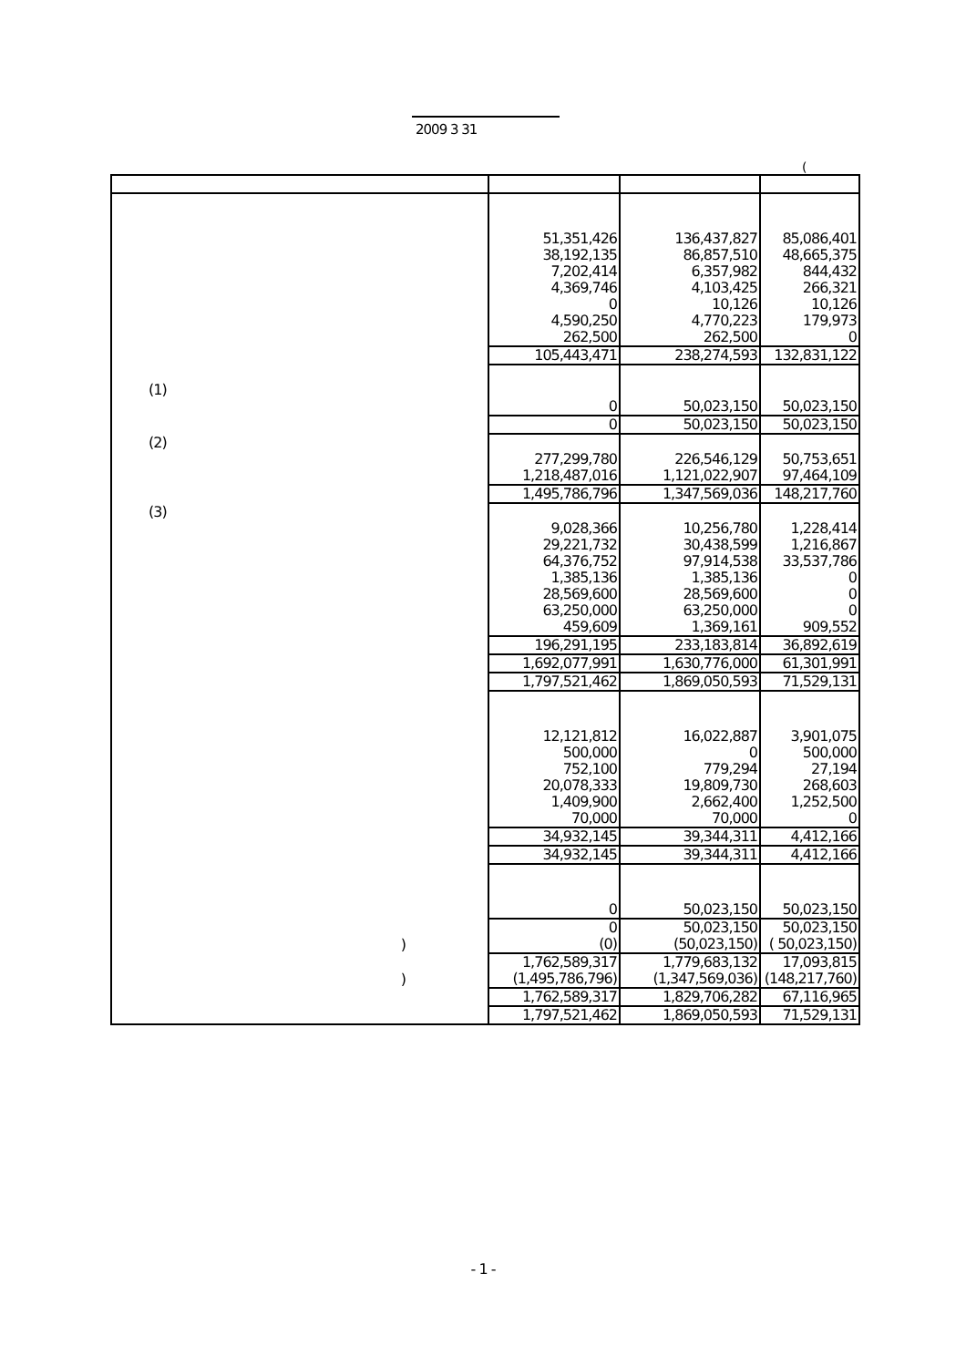2009 3 31
(
| | 51,351,426 | 136,437,827 | 85,086,401 |
| | 38,192,135 | 86,857,510 | 48,665,375 |
| | 7,202,414 | 6,357,982 | 844,432 |
| | 4,369,746 | 4,103,425 | 266,321 |
| | 0 | 10,126 | 10,126 |
| | 4,590,250 | 4,770,223 | 179,973 |
| | 262,500 | 262,500 | 0 |
| | 105,443,471 | 238,274,593 | 132,831,122 |
| (1) | | | |
| | 0 | 50,023,150 | 50,023,150 |
| | 0 | 50,023,150 | 50,023,150 |
| (2) | | | |
| | 277,299,780 | 226,546,129 | 50,753,651 |
| | 1,218,487,016 | 1,121,022,907 | 97,464,109 |
| | 1,495,786,796 | 1,347,569,036 | 148,217,760 |
| (3) | | | |
| | 9,028,366 | 10,256,780 | 1,228,414 |
| | 29,221,732 | 30,438,599 | 1,216,867 |
| | 64,376,752 | 97,914,538 | 33,537,786 |
| | 1,385,136 | 1,385,136 | 0 |
| | 28,569,600 | 28,569,600 | 0 |
| | 63,250,000 | 63,250,000 | 0 |
| | 459,609 | 1,369,161 | 909,552 |
| | 196,291,195 | 233,183,814 | 36,892,619 |
| | 1,692,077,991 | 1,630,776,000 | 61,301,991 |
| | 1,797,521,462 | 1,869,050,593 | 71,529,131 |
| | 12,121,812 | 16,022,887 | 3,901,075 |
| | 500,000 | 0 | 500,000 |
| | 752,100 | 779,294 | 27,194 |
| | 20,078,333 | 19,809,730 | 268,603 |
| | 1,409,900 | 2,662,400 | 1,252,500 |
| | 70,000 | 70,000 | 0 |
| | 34,932,145 | 39,344,311 | 4,412,166 |
| | 34,932,145 | 39,344,311 | 4,412,166 |
| | 0 | 50,023,150 | 50,023,150 |
| | 0 | 50,023,150 | 50,023,150 |
| ) | (0) | (50,023,150) | ( 50,023,150) |
| | 1,762,589,317 | 1,779,683,132 | 17,093,815 |
| ) | (1,495,786,796) | (1,347,569,036) | (148,217,760) |
| | 1,762,589,317 | 1,829,706,282 | 67,116,965 |
| | 1,797,521,462 | 1,869,050,593 | 71,529,131 |
- 1 -